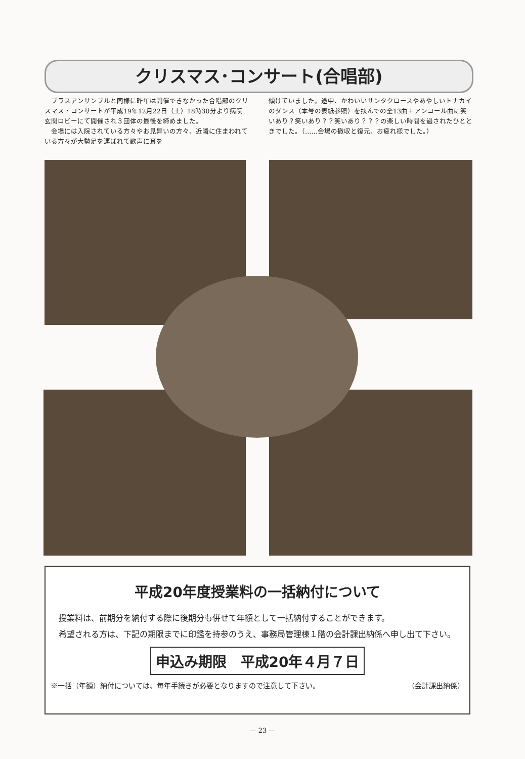クリスマス･コンサート(合唱部)
　ブラスアンサンブルと同様に昨年は開催できなかった合唱部のクリスマス・コンサートが平成19年12月22日（土）18時30分より病院玄関ロビーにて開催され３団体の最後を締めました。
　会場には入院されている方々やお見舞いの方々、近隣に住まわれている方々が大勢足を運ばれて歌声に耳を
傾けていました。途中、かわいいサンタクロースやあやしいトナカイのダンス（本号の表紙参照）を挟んでの全13曲＋アンコール曲に笑いあり？笑いあり？？笑いあり？？？の楽しい時間を過されたひとときでした。（……会場の撤収と復元、お疲れ様でした。）
平成20年度授業料の一括納付について
　授業料は、前期分を納付する際に後期分も併せて年額として一括納付することができます。
　希望される方は、下記の期限までに印鑑を持参のうえ、事務局管理棟１階の会計課出納係へ申し出て下さい。
申込み期限　平成20年４月７日
※一括（年額）納付については、毎年手続きが必要となりますので注意して下さい。 （会計課出納係）
— 23 —